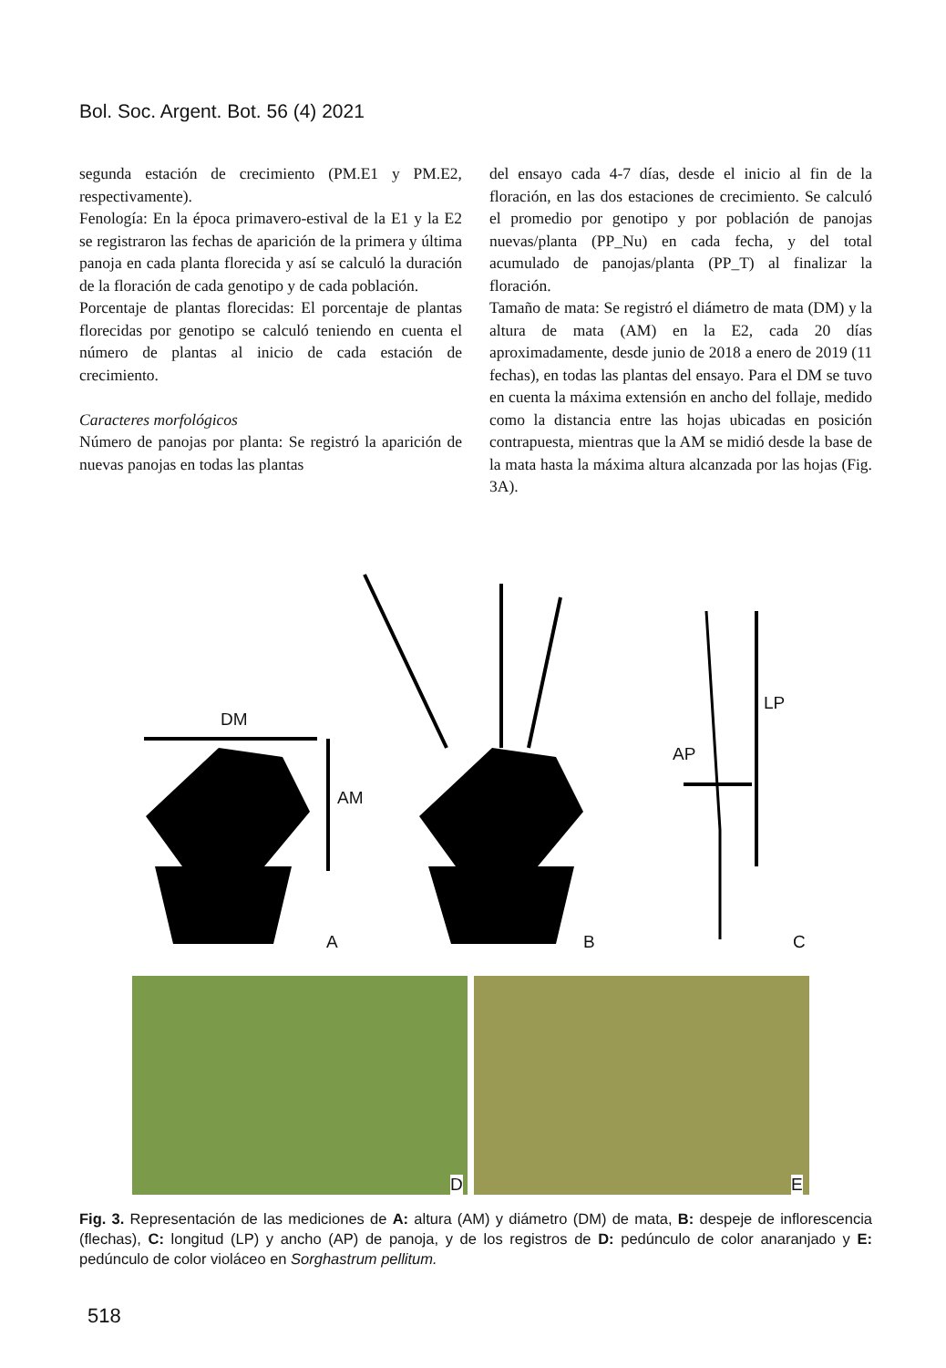Bol. Soc. Argent. Bot. 56 (4) 2021
segunda estación de crecimiento (PM.E1 y PM.E2, respectivamente).
Fenología: En la época primavero-estival de la E1 y la E2 se registraron las fechas de aparición de la primera y última panoja en cada planta florecida y así se calculó la duración de la floración de cada genotipo y de cada población.
Porcentaje de plantas florecidas: El porcentaje de plantas florecidas por genotipo se calculó teniendo en cuenta el número de plantas al inicio de cada estación de crecimiento.
Caracteres morfológicos
Número de panojas por planta: Se registró la aparición de nuevas panojas en todas las plantas
del ensayo cada 4-7 días, desde el inicio al fin de la floración, en las dos estaciones de crecimiento. Se calculó el promedio por genotipo y por población de panojas nuevas/planta (PP_Nu) en cada fecha, y del total acumulado de panojas/planta (PP_T) al finalizar la floración.
Tamaño de mata: Se registró el diámetro de mata (DM) y la altura de mata (AM) en la E2, cada 20 días aproximadamente, desde junio de 2018 a enero de 2019 (11 fechas), en todas las plantas del ensayo. Para el DM se tuvo en cuenta la máxima extensión en ancho del follaje, medido como la distancia entre las hojas ubicadas en posición contrapuesta, mientras que la AM se midió desde la base de la mata hasta la máxima altura alcanzada por las hojas (Fig. 3A).
DM
AM
LP
AP
A B C
D E
Fig. 3. Representación de las mediciones de A: altura (AM) y diámetro (DM) de mata, B: despeje de inflorescencia (flechas), C: longitud (LP) y ancho (AP) de panoja, y de los registros de D: pedúnculo de color anaranjado y E: pedúnculo de color violáceo en Sorghastrum pellitum.
518